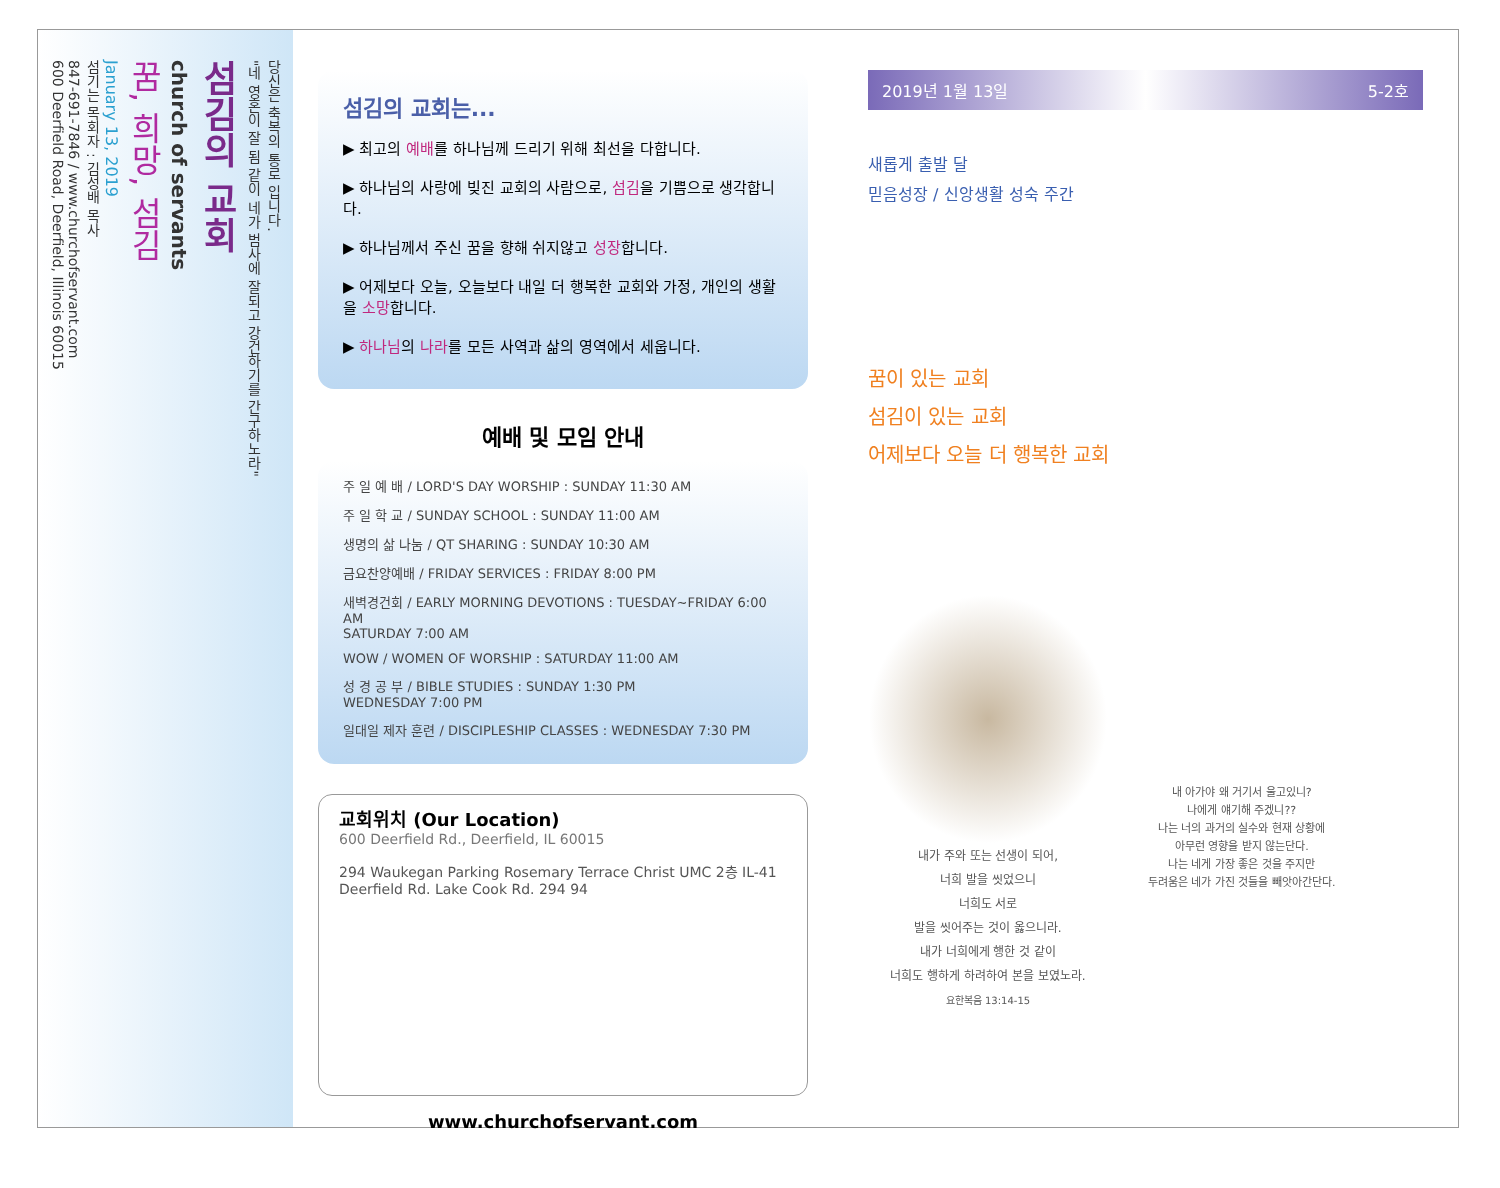당신은 축복의 통로 입니다.
"네 영혼이 잘 됨 같이 네가 범사에 잘되고 강건하기를 간구하노라"
섬김의 교회
church of servants
꿈, 희망, 섬김
January 13, 2019
섬기는 목회자 : 김성배 목사
847-691-7846 / www.churchofservant.com
600 Deerfield Road, Deerfield, Illinois 60015
섬김의 교회는...
▶ 최고의 예배를 하나님께 드리기 위해 최선을 다합니다.
▶ 하나님의 사랑에 빚진 교회의 사람으로, 섬김을 기쁨으로 생각합니다.
▶ 하나님께서 주신 꿈을 향해 쉬지않고 성장합니다.
▶ 어제보다 오늘, 오늘보다 내일 더 행복한 교회와 가정, 개인의 생활을 소망합니다.
▶ 하나님의 나라를 모든 사역과 삶의 영역에서 세웁니다.
예배 및 모임 안내
주 일 예 배 / LORD'S DAY WORSHIP : SUNDAY 11:30 AM
주 일 학 교 / SUNDAY SCHOOL : SUNDAY 11:00 AM
생명의 삶 나눔 / QT SHARING : SUNDAY 10:30 AM
금요찬양예배 / FRIDAY SERVICES : FRIDAY 8:00 PM
새벽경건회 / EARLY MORNING DEVOTIONS : TUESDAY~FRIDAY 6:00 AM
SATURDAY 7:00 AM
WOW / WOMEN OF WORSHIP : SATURDAY 11:00 AM
성 경 공 부 / BIBLE STUDIES : SUNDAY 1:30 PM
WEDNESDAY 7:00 PM
일대일 제자 훈련 / DISCIPLESHIP CLASSES : WEDNESDAY 7:30 PM
교회위치 (Our Location)
600 Deerfield Rd., Deerfield, IL 60015
294 Waukegan Parking Rosemary Terrace Christ UMC 2층 IL-41 Deerfield Rd. Lake Cook Rd. 294 94
www.churchofservant.com
2019년 1월 13일 5-2호
새롭게 출발 달
믿음성장 / 신앙생활 성숙 주간
꿈이 있는 교회
섬김이 있는 교회
어제보다 오늘 더 행복한 교회
내가 주와 또는 선생이 되어,
너희 발을 씻었으니
너희도 서로
발을 씻어주는 것이 옳으니라.
내가 너희에게 행한 것 같이
너희도 행하게 하려하여 본을 보였노라.
요한복음 13:14-15
내 아가야 왜 거기서 울고있니?
나에게 얘기해 주겠니??
나는 너의 과거의 실수와 현재 상황에
아무런 영향을 받지 않는단다.
나는 네게 가장 좋은 것을 주지만
두려움은 네가 가진 것들을 빼앗아간단다.